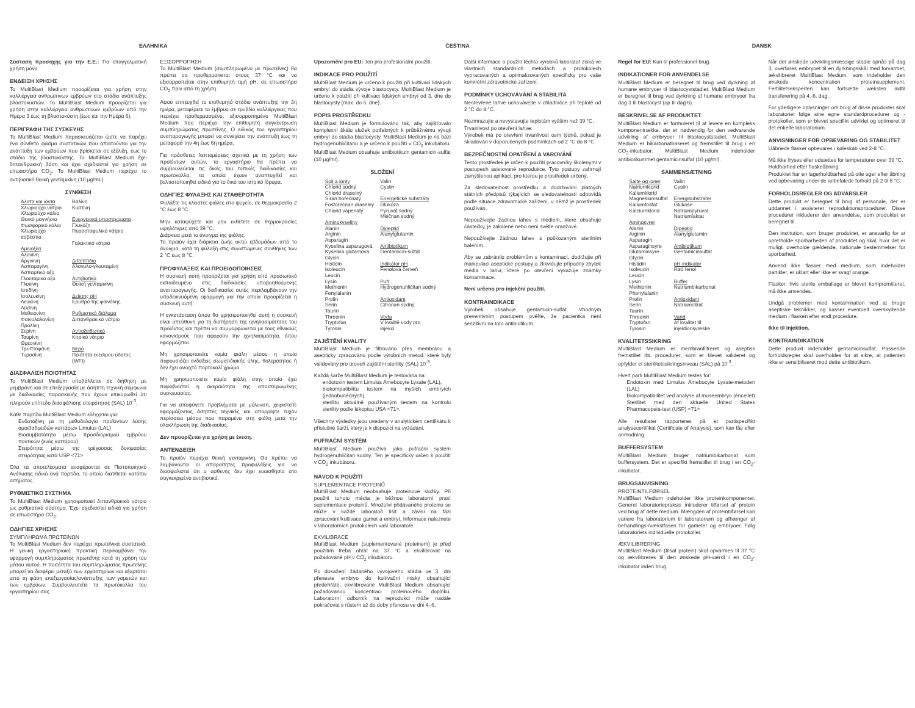ΕΛΛΗΝΙΚΑ
Σύσταση προσοχής για την Ε.Ε.: Για επαγγελματική χρήση μόνο
ΕΝΔΕΙΞΗ ΧΡΗΣΗΣ
Το MultiBlast Medium προορίζεται για χρήση στην καλλιέργεια ανθρώπινων εμβρύων στο στάδιο ανάπτυξης βλαστοκυστών. Το MultiBlast Medium προορίζεται για χρήση στην καλλιέργεια ανθρώπινων εμβρύων από την Ημέρα 3 έως τη βλαστοκύστη (έως και την Ημέρα 6).
ΠΕΡΙΓΡΑΦΗ ΤΗΣ ΣΥΣΚΕΥΗΣ
Το MultiBlast Medium παρασκευάζεται ώστε να παρέχει ένα σύνθετο φάσμα συστατικών που απαιτούνται για την ανάπτυξη των εμβρύων που βρίσκεται σε εξέλιξη, έως το στάδιο της βλαστοκύστης. Το MultiBlast Medium έχει διττανθρακική βάση και έχει σχεδιαστεί για χρήση σε επωαστήρα CO<sub>2</sub>. Το MultiBlast Medium περιέχει το αντιβιοτικό θειική γενταμικίνη (10 μg/mL).
ΣΥΝΘΕΣΗ
| Άλατα και ιόντα | Βαλίνη |
| Χλωριούχο νάτριο | Κυστίνη |
| Χλωριούχο κάλιο | |
| Θειικό μαγνήσιο | Ενεργειακά υποστρώματα |
| Φωσφορικό κάλιο | Γλυκόζη |
| Χλωριούχο ασβέστιο | Πυροσταφυλικό νάτριο |
| | Γαλακτικό νάτριο |
| Αμινοξέα | |
| Αλανίνη | |
| Αργινίνη | Διπεπτίδιο |
| Ασπαραγίνη | Αλανυλο-γλουταμίνη |
| Ασπαρτικό οξύ | |
| Γλουταμικό οξύ | Αντιβιοτικό |
| Γλυκίνη | Θειική γενταμικίνη |
| Ιστιδίνη | |
| Ισολευκίνη | Δείκτης pH |
| Λευκίνη | Ερυθρό της φαινόλης |
| Λυσίνη | |
| Μεθειονίνη | Ρυθμιστικό διάλυμα |
| Φαινυλαλανίνη | Διττανθρακικό νάτριο |
| Προλίνη | |
| Σερίνη | Αντιοξειδωτικό |
| Ταυρίνη | Κιτρικό νάτριο |
| Θρεονίνη | |
| Τρυπτοφάνη | Νερό |
| Τυροσίνη | Ποιότητα ενέσιμου ύδατος (WFI) |
ΔΙΑΣΦΑΛΙΣΗ ΠΟΙΟΤΗΤΑΣ
Το MultiBlast Medium υποβάλλεται σε διήθηση με μεμβράνη και σε επεξεργασία με άσηπτη τεχνική σύμφωνα με διαδικασίες παρασκευής που έχουν επικυρωθεί ότι πληρούν επίπεδο διασφάλισης στειρότητας (SAL) 10<sup>-3</sup>.
Κάθε παρτίδα MultiBlast Medium ελέγχεται για:
Ενδοτοξίνη με τη μεθοδολογία προϊόντων λύσης αμοιβαδοειδών κυττάρων Limulus (LAL)
Βιοσυμβατότητα μέσω προσδιορισμού εμβρύου ποντικών (ενός κυττάρου)
Στειρότητα μέσω της τρέχουσας δοκιμασίας στειρότητας κατά USP <71>
Όλα τα αποτελέσματα αναφέρονται σε Πιστοποιητικό Ανάλυσης ειδικό ανά παρτίδα, το οποίο διατίθεται κατόπιν αιτήματος.
ΡΥΘΜΙΣΤΙΚΟ ΣΥΣΤΗΜΑ
Το MultiBlast Medium χρησιμοποιεί διττανθρακικό νάτριο ως ρυθμιστικό σύστημα. Έχει σχεδιαστεί ειδικά για χρήση σε επωαστήρα CO<sub>2</sub>.
ΟΔΗΓΙΕΣ ΧΡΗΣΗΣ
ΣΥΜΠΛΗΡΩΜΑ ΠΡΩΤΕΪΝΩΝ
Το MultiBlast Medium δεν περιέχει πρωτεϊνικά συστατικά. Η γενική εργαστηριακή πρακτική περιλαμβάνει την εφαρμογή συμπληρώματος πρωτεΐνης κατά τη χρήση του μέσου αυτού. Η ποσότητα του συμπληρώματος πρωτεΐνης μπορεί να διαφέρει μεταξύ των εργαστηρίων και εξαρτάται από τη φάση επεξεργασίας/ανάπτυξης των γαμετών και των εμβρύων. Συμβουλευτείτε τα πρωτόκολλα του εργαστηρίου σας.
ΕΞΙΣΟΡΡΟΠΗΣΗ
Το MultiBlast Medium (συμπληρωμένο με πρωτεΐνες) θα πρέπει να προθερμαίνεται στους 37 °C και να εξισορροπείται στην επιθυμητή τιμή pH, σε επωαστήρα CO<sub>2</sub> πριν από τη χρήση.
Αφού επιτευχθεί το επιθυμητό στάδιο ανάπτυξης την 3η ημέρα, μεταφέρετε το έμβρυο σε τρυβλίο καλλιέργειας που περιέχει προθερμασμένο, εξισορροπημένο MultiBlast Medium που περιέχει την επιθυμητή συγκέντρωση συμπληρώματος πρωτεΐνης. Ο ειδικός του εργαστηρίου αναπαραγωγής μπορεί να συνεχίσει την ανάπτυξη έως τη μεταφορά την 4η έως 6η ημέρα.
Για πρόσθετες λεπτομέρειες σχετικά με τη χρήση των προϊόντων αυτών, το εργαστήριο θα πρέπει να συμβουλεύεται τις δικές του τυπικές διαδικασίες και πρωτόκολλα, τα οποία έχουν αναπτυχθεί και βελτιστοποιηθεί ειδικά για το δικό του ιατρικό ίδρυμα.
ΟΔΗΓΙΕΣ ΦΥΛΑΞΗΣ ΚΑΙ ΣΤΑΘΕΡΟΤΗΤΑ
Φυλάξτε τις κλειστές φιάλες στο ψυγείο, σε θερμοκρασία 2 °C έως 8 °C.
Μην καταψύχετε και μην εκθέτετε σε θερμοκρασίες υψηλότερες από 39 °C.
Διάρκεια μετά το άνοιγμα της φιάλης:
Το προϊόν έχει διάρκεια ζωής οκτώ εβδομάδων από το άνοιγμα, κατά τη φύλαξη στις συνιστώμενες συνθήκες των 2 °C έως 8 °C.
ΠΡΟΦΥΛΑΞΕΙΣ ΚΑΙ ΠΡΟΕΙΔΟΠΟΙΗΣΕΙΣ
Η συσκευή αυτή προορίζεται για χρήση από προσωπικό εκπαιδευμένο στις διαδικασίες υποβοηθούμενης αναπαραγωγής. Οι διαδικασίες αυτές περιλαμβάνουν την υποδεικνυόμενη εφαρμογή για την οποία προορίζεται η συσκευή αυτή.
Η εγκατάσταση όπου θα χρησιμοποιηθεί αυτή η συσκευή είναι υπεύθυνη για τη διατήρηση της ιχνηλασιμότητας του προϊόντος και πρέπει να συμμορφώνεται με τους εθνικούς κανονισμούς που αφορούν την ιχνηλασιμότητα, όπου εφαρμόζεται.
Μη χρησιμοποιείτε καμία φιάλη μέσου η οποία παρουσιάζει ενδείξεις σωματιδιακής ύλης, θολερότητας ή δεν έχει ανοιχτό πορτοκαλί χρώμα.
Μη χρησιμοποιείτε καμία φιάλη στην οποία έχει παραβιαστεί η ακεραιότητα της αποστειρωμένης συσκευασίας.
Για να αποφύγετε προβλήματα με μόλυνση, χειριστείτε εφαρμόζοντας άσηπτες τεχνικές και απορρίψτε τυχόν περίσσεια μέσου που παραμένει στη φιάλη μετά την ολοκλήρωση της διαδικασίας.
Δεν προορίζεται για χρήση με ένεση.
ΑΝΤΕΝΔΕΙΞΗ
Το προϊόν περιέχει θειική γενταμικίνη. Θα πρέπει να λαμβάνονται οι απαραίτητες προφυλάξεις για να διασφαλιστεί ότι ο ασθενής δεν έχει ευαισθησία στο συγκεκριμένο αντιβιοτικό.
ČEŠTINA
Upozornění pro EU: Jen pro profesionální použití.
INDIKACE PRO POUŽITÍ
MultiBlast Medium je určeno k použití při kultivaci lidských embryí do stádia vývoje blastocysty. MultiBlast Medium je určeno k použití při kultivaci lidských embryí od 3. dne do blastocysty (max. do 6. dne).
POPIS PROSTŘEDKU
MultiBlast Medium je formulováno tak, aby zajišťovalo komplexní škálu složek potřebných k průběžnému vývoji embryí do stádia blastocysty. MultiBlast Medium je na bázi hydrogenuhličitanu a je určeno k použití v CO<sub>2</sub> inkubátoru. MultiBlast Medium obsahuje antibiotikum gentamicin-sulfát (10 μg/ml).
SLOŽENÍ
| Soli a ionty | Valin |
| Chlorid sodný | Cystin |
| Chlorid draselný | |
| Síran hořečnatý | Energetické substráty |
| Fosforečnan draselný | Glukóza |
| Chlorid vápenatý | Pyruvát sodný |
| | Mléčnan sodný |
| Aminokyseliny | |
| Alanin | Dipeptid |
| Arginin | Alanylglutamin |
| Asparagin | |
| Kyselina asparagová | Antibiotikum |
| Kyselina glutamová | Gentamicin-sulfát |
| Glycin | |
| Histidin | Indikátor pH |
| Isoleucin | Fenolová červeň |
| Leucin | |
| Lysin | Pufr |
| Methionin | Hydrogenuhličitan sodný |
| Fenylalanin | |
| Prolin | Antioxidant |
| Serin | Citronan sodný |
| Taurin | |
| Threonin | Voda |
| Tryptofan | V kvalitě vody pro |
| Tyrosin | injekci |
ZAJIŠTĚNÍ KVALITY
MultiBlast Medium je filtrováno přes membránu a asepticky zpracováno podle výrobních metod, které byly validovány pro úroveň zajištění sterility (SAL) 10<sup>-3</sup>.
Každá šarže MultiBlast Medium je testována na:
endotoxin testem Limulus Amebocyte Lysate (LAL),
biokompatibilitu testem na myších embryích (jednobuněčných),
sterilitu aktuálně používaným testem na kontrolu sterility podle lékopisu USA <71>.
Všechny výsledky jsou uvedeny v analytickém certifikátu k příslušné šarži, který je k dispozici na vyžádání.
PUFRAČNÍ SYSTÉM
MultiBlast Medium používá jako pufrační systém hydrogenuhličitan sodný. Ten je specificky určen k použití v CO<sub>2</sub> inkubátoru.
NÁVOD K POUŽITÍ
SUPLEMENTACE PROTEINŮ
MultiBlast Medium neobsahuje proteinové složky. Při použití tohoto média je běžnou laboratorní praxí suplementace proteinů. Množství přidávaného proteinu se může v každé laboratoři lišit a závisí na fázi zpracování/kultivace gamet a embryí. Informace naleznete v laboratorních protokolech vaší laboratoře.
EKVILIBRACE
MultiBlast Medium (suplementované proteinem) je před použitím třeba ohřát na 37 °C a ekvilibrovat na požadované pH v CO<sub>2</sub> inkubátoru.
Po dosažení žádaného vývojového stádia ve 3. dni přeneste embryo do kultivační misky obsahující předehřáté, ekvilibrované MultiBlast Medium obsahující požadovanou koncentraci proteinového doplňku. Laboratorní odborník na reprodukci může nadále pokračovat s růstem až do doby přenosu ve dni 4–6.
Další informace o použití těchto výrobků laboratoř získá ve vlastních standardních metodách a protokolech vypracovaných a optimalizovaných specificky pro vaše konkrétní zdravotnické zařízení.
PODMÍNKY UCHOVÁVÁNÍ A STABILITA
Neotevřené lahve uchovávejte v chladničce při teplotě od 2 °C do 8 °C.
Nezmrazujte a nevystavujte teplotám vyšším než 39 °C.
Trvanlivost po otevření lahve:
Výrobek má po otevření trvanlivost osm týdnů, pokud je skladován v doporučených podmínkách od 2 °C do 8 °C.
BEZPEČNOSTNÍ OPATŘENÍ A VAROVÁNÍ
Tento prostředek je určen k použití pracovníky školenými v postupech asistované reprodukce. Tyto postupy zahrnují zamýšlenou aplikaci, pro kterou je prostředek určený.
Za sledovatelnost prostředku a dodržování platných státních předpisů týkajících se sledovatelnosti odpovídá podle situace zdravotnické zařízení, v němž je prostředek používán.
Nepoužívejte žádnou lahev s médiem, které obsahuje částečky, je zakalené nebo není světle oranžové.
Nepoužívejte žádnou lahev s poškozeným sterilním balením.
Aby se zabránilo problémům s kontaminací, dodržujte při manipulaci aseptické postupy a zlikvidujte případný zbytek média v lahvi, které po otevření vykazuje známky kontaminace.
Není určeno pro injekční použití.
KONTRAINDIKACE
Výrobek obsahuje gentamicin-sulfát. Vhodným preventivním postupem ověřte, že pacientka není senzitivní na toto antibiotikum.
DANSK
Regel for EU: Kun til professionel brug.
INDIKATIONER FOR ANVENDELSE
MultiBlast Medium er beregnet til brug ved dyrkning af humane embryoer til blastocyststadiet. MultiBlast Medium er beregnet til brug ved dyrkning af humane embryoer fra dag 3 til blastocyst (op til dag 6).
BESKRIVELSE AF PRODUKTET
MultiBlast Medium er formuleret til at levere en kompleks komponentrække, der er nødvendig for den vedvarende udvikling af embryoer til blastocyststadiet. MultiBlast Medium er bikarbonatbaseret og fremstillet til brug i en CO<sub>2</sub>-inkubator. MultiBlast Medium indeholder antibiotikummet gentamicinsulfat (10 μg/ml).
SAMMENSÆTNING
| Salte og ioner | Valin |
| Natriumklorid | Cystin |
| Kaliumklorid | |
| Magnesiumsulfat | Energisubstrater |
| Kaliumfosfat | Glukose |
| Kalciumklorid | Natriumpyruvat |
| | Natriumlaktat |
| Aminosyrer | |
| Alanin | Dipeptid |
| Arginin | Alanylglutamin |
| Asparagin | |
| Asparaginsyre | Antibiotikum |
| Glutaminsyre | Gentamicinsulfat |
| Glycin | |
| Histidin | pH-indikator |
| Isoleucin | Rød fenol |
| Leucin | |
| Lysin | Buffer |
| Methionin | Natriumbikarbonat |
| Phenylalanin | |
| Prolin | Antioxidant |
| Serin | Natriumcitrat |
| Taurin | |
| Threonin | Vand |
| Tryptofan | Af kvalitet til |
| Tyrosin | injektionsvæske |
KVALITETSSIKRING
MultiBlast Medium er membranfiltreret og aseptisk fremstillet iht. procedurer, som er blevet valideret og opfylder et sterilitetssikringsniveau (SAL) på 10<sup>-3</sup>.
Hvert parti MultiBlast Medium testes for:
Endotoxin med Limulus Amebocyte Lysate-metoden (LAL)
Biokompatibilitet ved analyse af museembryo (éncellet)
Sterilitet med den aktuelle United States Pharmacopeia-test (USP) <71>
Alle resultater rapporteres på et partispecifikt analysecertifikat (Certificate of Analysis), som kan fås efter anmodning.
BUFFERSYSTEM
MultiBlast Medium bruger natriumbikarbonat som buffersystem. Det er specifikt fremstillet til brug i en CO<sub>2</sub>-inkubator.
BRUGSANVISNING
PROTEINTILFØRSEL
MultiBlast Medium indeholder ikke proteinkomponenter. Generel laboratoriepraksis inkluderer tilførsel af protein ved brug af dette medium. Mængden af proteintilførsel kan variere fra laboratorium til laboratorium og afhænger af behandlings-/vækstfasen for gameter og embryoer. Følg laboratoriets individuelle protokoller.
ÆKVILIBRERING
MultiBlast Medium (tilsat protein) skal opvarmes til 37 °C og ækvilibreres til den ønskede pH-værdi i en CO<sub>2</sub>-inkubator inden brug.
Når det ønskede udviklingsmæssige stadie opnås på dag 3, overføres embryoet til en dyrkningsskål med forvarmet, ækvilibreret MultiBlast Medium, som indeholder den ønskede koncentration proteinsupplement. Fertilitetseksperten kan fortsætte væksten indtil transferering på 4.-6. dag.
For yderligere oplysninger om brug af disse produkter skal laboratoriet følge sine egne standardprocedurer og -protokoller, som er blevet specifikt udviklet og optimeret til det enkelte laboratorium.
ANVISNINGER FOR OPBEVARING OG STABILITET
Uåbnede flasker opbevares i køleskab ved 2-8 °C.
Må ikke fryses eller udsættes for temperaturer over 39 °C.
Holdbarhed efter flaskeåbning:
Produktet har en lagerholdbarhed på otte uger efter åbning ved opbevaring under de anbefalede forhold på 2 til 8 °C.
FORHOLDSREGLER OG ADVARSLER
Dette produkt er beregnet til brug af personale, der er uddannet i assisteret reproduktionsprocedurer. Disse procedurer inkluderer den anvendelse, som produktet er beregnet til.
Den institution, som bruger produktet, er ansvarlig for at opretholde sporbarheden af produktet og skal, hvor det er muligt, overholde gældende, nationale bestemmelser for sporbarhed.
Anvend ikke flasker med medium, som indeholder partikler, er uklart eller ikke er svagt orange.
Flasker, hvis sterile emballage er blevet kompromitteret, må ikke anvendes.
Undgå problemer med kontamination ved at bruge aseptiske teknikker, og kasser eventuelt overskydende medium i flasken efter endt procedure.
Ikke til injektion.
KONTRAINDIKATION
Dette produkt indeholder gentamicinsulfat. Passende forholdsregler skal overholdes for at sikre, at patienten ikke er sensibiliseret mod dette antibiotikum.